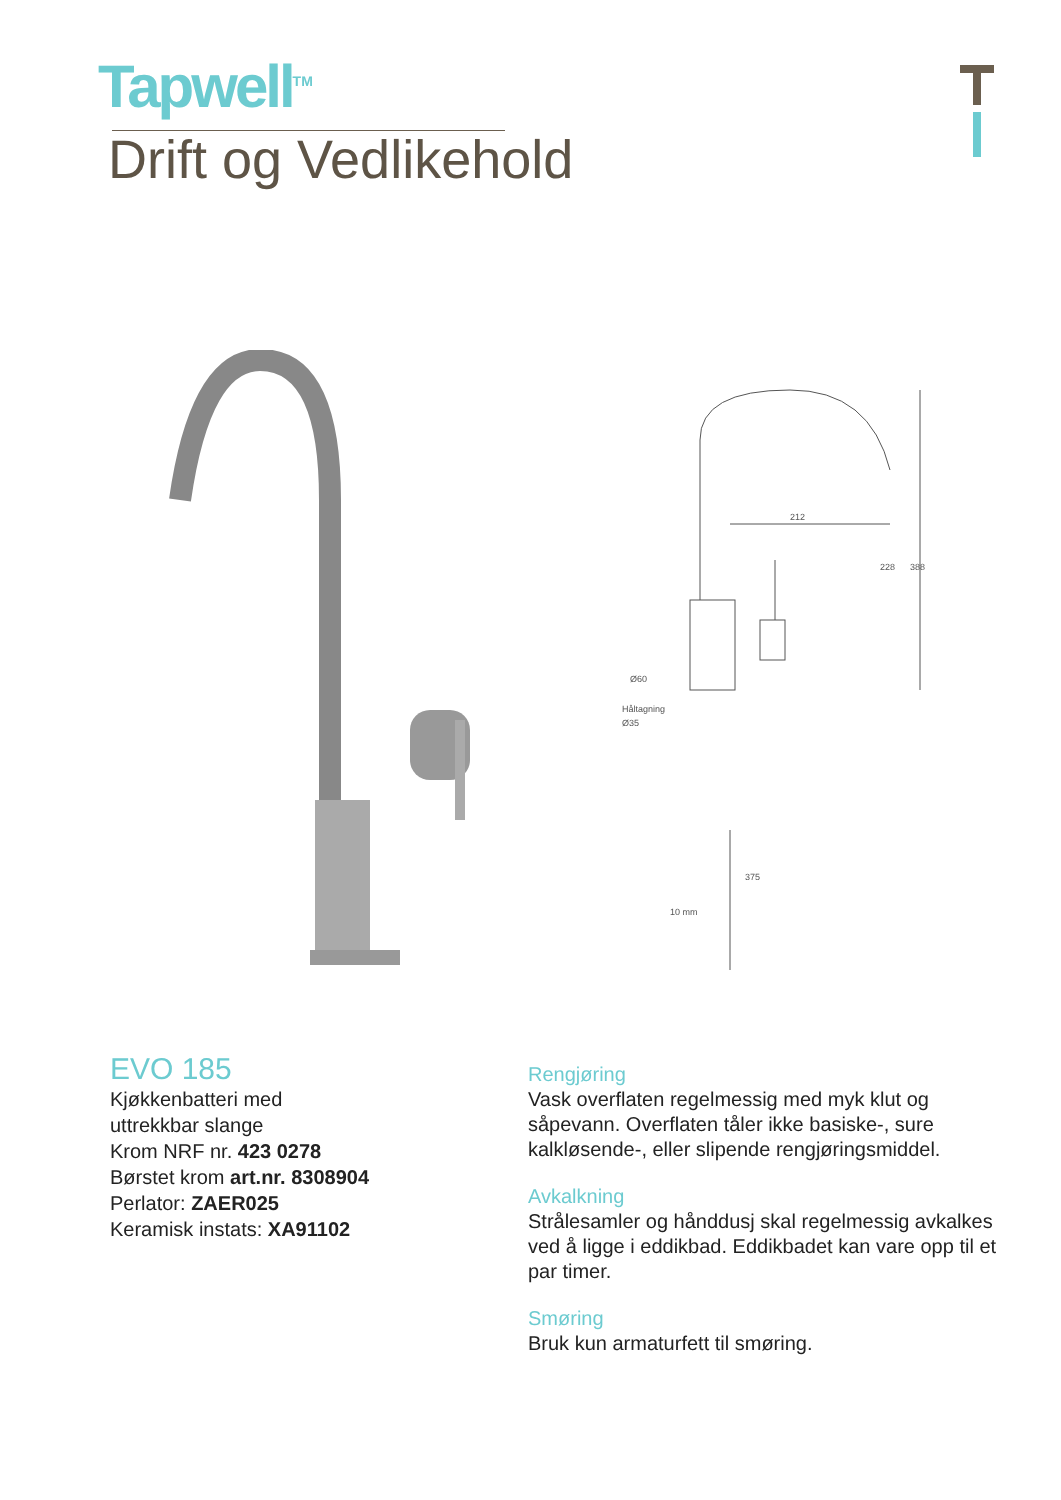Tapwell<sup>TM</sup>
Drift og Vedlikehold
212
Ø60
Håltagning
Ø35
10 mm
228
388
375
EVO 185
Kjøkkenbatteri med
uttrekkbar slange
Krom NRF nr. 423 0278
Børstet krom art.nr. 8308904
Perlator: ZAER025
Keramisk instats: XA91102
Rengjøring
Vask overflaten regelmessig med myk klut og såpevann. Overflaten tåler ikke basiske-, sure kalkløsende-, eller slipende rengjøringsmiddel.
Avkalkning
Strålesamler og hånddusj skal regelmessig avkalkes ved å ligge i eddikbad. Eddikbadet kan vare opp til et par timer.
Smøring
Bruk kun armaturfett til smøring.